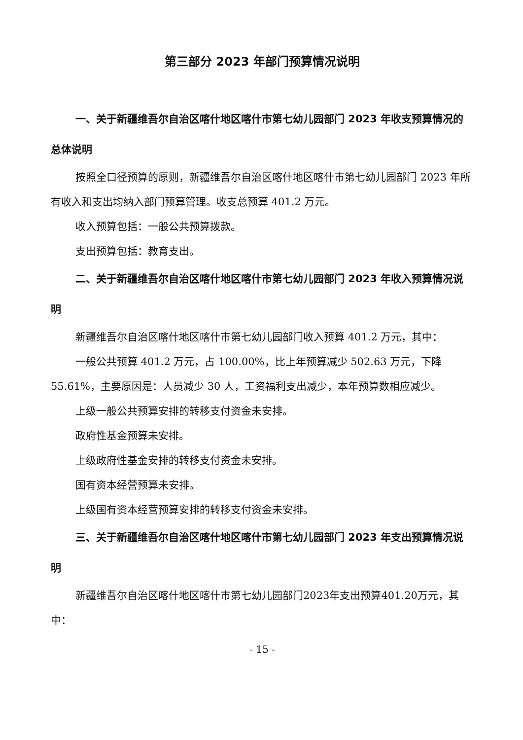第三部分 2023 年部门预算情况说明
一、关于新疆维吾尔自治区喀什地区喀什市第七幼儿园部门 2023 年收支预算情况的总体说明
按照全口径预算的原则，新疆维吾尔自治区喀什地区喀什市第七幼儿园部门 2023 年所有收入和支出均纳入部门预算管理。收支总预算 401.2 万元。
收入预算包括：一般公共预算拨款。
支出预算包括：教育支出。
二、关于新疆维吾尔自治区喀什地区喀什市第七幼儿园部门 2023 年收入预算情况说明
新疆维吾尔自治区喀什地区喀什市第七幼儿园部门收入预算 401.2 万元，其中：
一般公共预算 401.2 万元，占 100.00%，比上年预算减少 502.63 万元，下降 55.61%，主要原因是：人员减少 30 人，工资福利支出减少，本年预算数相应减少。
上级一般公共预算安排的转移支付资金未安排。
政府性基金预算未安排。
上级政府性基金安排的转移支付资金未安排。
国有资本经营预算未安排。
上级国有资本经营预算安排的转移支付资金未安排。
三、关于新疆维吾尔自治区喀什地区喀什市第七幼儿园部门 2023 年支出预算情况说明
新疆维吾尔自治区喀什地区喀什市第七幼儿园部门2023年支出预算401.20万元，其中：
- 15 -